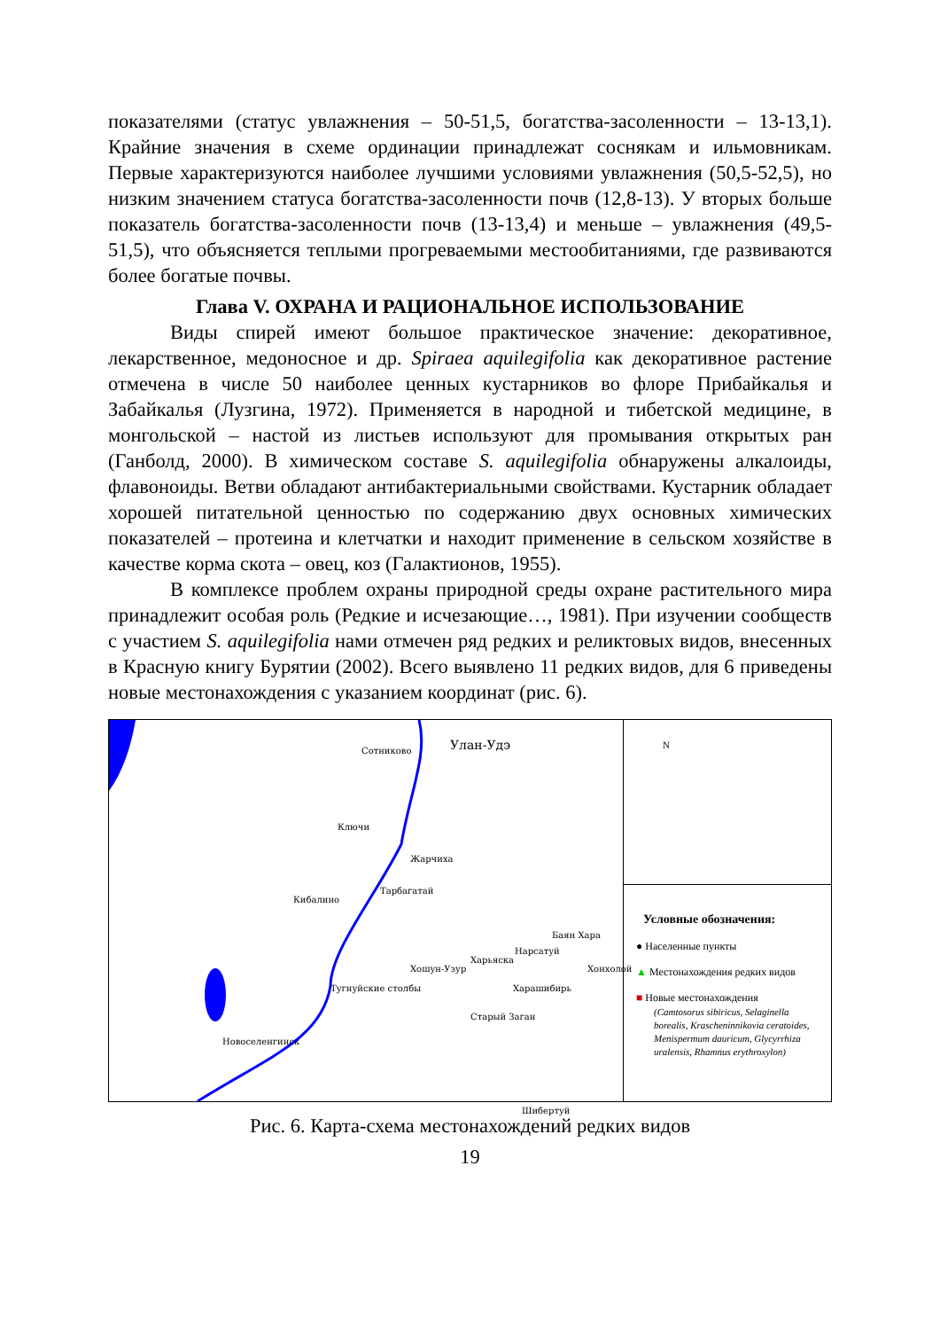показателями (статус увлажнения – 50-51,5, богатства-засоленности – 13-13,1). Крайние значения в схеме ординации принадлежат соснякам и ильмовникам. Первые характеризуются наиболее лучшими условиями увлажнения (50,5-52,5), но низким значением статуса богатства-засоленности почв (12,8-13). У вторых больше показатель богатства-засоленности почв (13-13,4) и меньше – увлажнения (49,5-51,5), что объясняется теплыми прогреваемыми местообитаниями, где развиваются более богатые почвы.
Глава V. ОХРАНА И РАЦИОНАЛЬНОЕ ИСПОЛЬЗОВАНИЕ
Виды спирей имеют большое практическое значение: декоративное, лекарственное, медоносное и др. Spiraea aquilegifolia как декоративное растение отмечена в числе 50 наиболее ценных кустарников во флоре Прибайкалья и Забайкалья (Лузгина, 1972). Применяется в народной и тибетской медицине, в монгольской – настой из листьев используют для промывания открытых ран (Ганболд, 2000). В химическом составе S. aquilegifolia обнаружены алкалоиды, флавоноиды. Ветви обладают антибактериальными свойствами. Кустарник обладает хорошей питательной ценностью по содержанию двух основных химических показателей – протеина и клетчатки и находит применение в сельском хозяйстве в качестве корма скота – овец, коз (Галактионов, 1955).
В комплексе проблем охраны природной среды охране растительного мира принадлежит особая роль (Редкие и исчезающие…, 1981). При изучении сообществ с участием S. aquilegifolia нами отмечен ряд редких и реликтовых видов, внесенных в Красную книгу Бурятии (2002). Всего выявлено 11 редких видов, для 6 приведены новые местонахождения с указанием координат (рис. 6).
Сотниково Улан-Удэ
Ключи
Жарчиха
Тарбагатай
Кибалино
Баян Хара
Нарсатуй
Харьяска
Хошун-Узур Хонхолой
Тугнуйские столбы Харашибирь
Старый Заган
Новоселенгинск
Шибертуй
N
Условные обозначения:
● Населенные пункты
▲ Местонахождения редких видов
■ Новые местонахождения
(Camtosorus sibiricus, Selaginella borealis, Krascheninnikovia ceratoides, Menispermum dauricum, Glycyrrhiza uralensis, Rhamnus erythroxylon)
Рис. 6. Карта-схема местонахождений редких видов
19